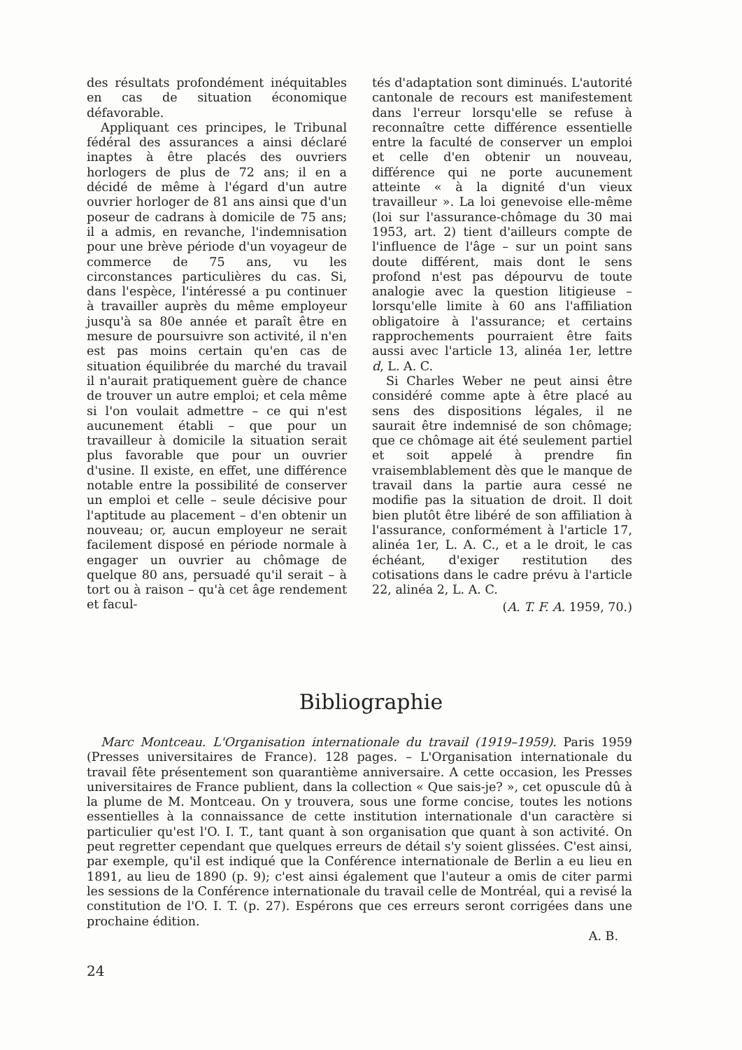des résultats profondément inéquitables en cas de situation économique défavorable.
Appliquant ces principes, le Tribunal fédéral des assurances a ainsi déclaré inaptes à être placés des ouvriers horlogers de plus de 72 ans; il en a décidé de même à l'égard d'un autre ouvrier horloger de 81 ans ainsi que d'un poseur de cadrans à domicile de 75 ans; il a admis, en revanche, l'indemnisation pour une brève période d'un voyageur de commerce de 75 ans, vu les circonstances particulières du cas. Si, dans l'espèce, l'intéressé a pu continuer à travailler auprès du même employeur jusqu'à sa 80e année et paraît être en mesure de poursuivre son activité, il n'en est pas moins certain qu'en cas de situation équilibrée du marché du travail il n'aurait pratiquement guère de chance de trouver un autre emploi; et cela même si l'on voulait admettre – ce qui n'est aucunement établi – que pour un travailleur à domicile la situation serait plus favorable que pour un ouvrier d'usine. Il existe, en effet, une différence notable entre la possibilité de conserver un emploi et celle – seule décisive pour l'aptitude au placement – d'en obtenir un nouveau; or, aucun employeur ne serait facilement disposé en période normale à engager un ouvrier au chômage de quelque 80 ans, persuadé qu'il serait – à tort ou à raison – qu'à cet âge rendement et facul-
tés d'adaptation sont diminués. L'autorité cantonale de recours est manifestement dans l'erreur lorsqu'elle se refuse à reconnaître cette différence essentielle entre la faculté de conserver un emploi et celle d'en obtenir un nouveau, différence qui ne porte aucunement atteinte « à la dignité d'un vieux travailleur ». La loi genevoise elle-même (loi sur l'assurance-chômage du 30 mai 1953, art. 2) tient d'ailleurs compte de l'influence de l'âge – sur un point sans doute différent, mais dont le sens profond n'est pas dépourvu de toute analogie avec la question litigieuse – lorsqu'elle limite à 60 ans l'affiliation obligatoire à l'assurance; et certains rapprochements pourraient être faits aussi avec l'article 13, alinéa 1er, lettre d, L. A. C.
Si Charles Weber ne peut ainsi être considéré comme apte à être placé au sens des dispositions légales, il ne saurait être indemnisé de son chômage; que ce chômage ait été seulement partiel et soit appelé à prendre fin vraisemblablement dès que le manque de travail dans la partie aura cessé ne modifie pas la situation de droit. Il doit bien plutôt être libéré de son affiliation à l'assurance, conformément à l'article 17, alinéa 1er, L. A. C., et a le droit, le cas échéant, d'exiger restitution des cotisations dans le cadre prévu à l'article 22, alinéa 2, L. A. C.
(A. T. F. A. 1959, 70.)
Bibliographie
Marc Montceau. L'Organisation internationale du travail (1919–1959). Paris 1959 (Presses universitaires de France). 128 pages. – L'Organisation internationale du travail fête présentement son quarantième anniversaire. A cette occasion, les Presses universitaires de France publient, dans la collection « Que sais-je? », cet opuscule dû à la plume de M. Montceau. On y trouvera, sous une forme concise, toutes les notions essentielles à la connaissance de cette institution internationale d'un caractère si particulier qu'est l'O. I. T., tant quant à son organisation que quant à son activité. On peut regretter cependant que quelques erreurs de détail s'y soient glissées. C'est ainsi, par exemple, qu'il est indiqué que la Conférence internationale de Berlin a eu lieu en 1891, au lieu de 1890 (p. 9); c'est ainsi également que l'auteur a omis de citer parmi les sessions de la Conférence internationale du travail celle de Montréal, qui a revisé la constitution de l'O. I. T. (p. 27). Espérons que ces erreurs seront corrigées dans une prochaine édition.
A. B.
24